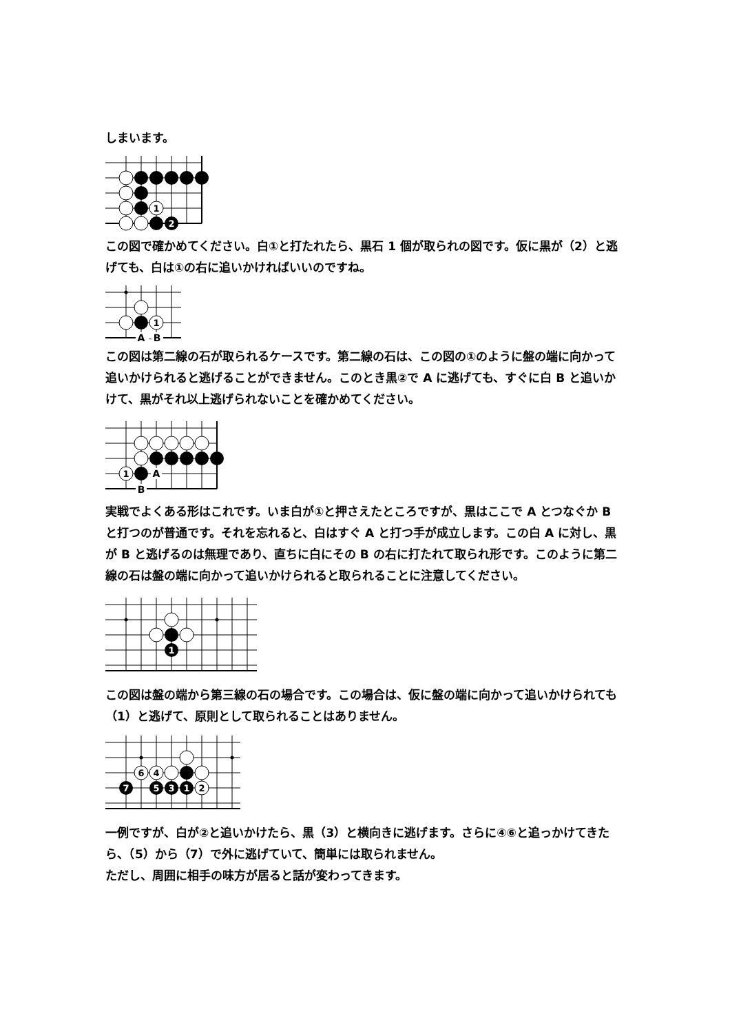しまいます。
1
2
この図で確かめてください。白①と打たれたら、黒石 1 個が取られの図です。仮に黒が（2）と逃げても、白は①の右に追いかければいいのですね。
1
A
-
B
この図は第二線の石が取られるケースです。第二線の石は、この図の①のように盤の端に向かって追いかけられると逃げることができません。このとき黒②で A に逃げても、すぐに白 B と追いかけて、黒がそれ以上逃げられないことを確かめてください。
1
A
B
実戦でよくある形はこれです。いま白が①と押さえたところですが、黒はここで A とつなぐか B と打つのが普通です。それを忘れると、白はすぐ A と打つ手が成立します。この白 A に対し、黒が B と逃げるのは無理であり、直ちに白にその B の右に打たれて取られ形です。このように第二線の石は盤の端に向かって追いかけられると取られることに注意してください。
1
この図は盤の端から第三線の石の場合です。この場合は、仮に盤の端に向かって追いかけられても（1）と逃げて、原則として取られることはありません。
6
4
2
1
3
5
7
一例ですが、白が②と追いかけたら、黒（3）と横向きに逃げます。さらに④⑥と追っかけてきたら、（5）から（7）で外に逃げていて、簡単には取られません。
ただし、周囲に相手の味方が居ると話が変わってきます。